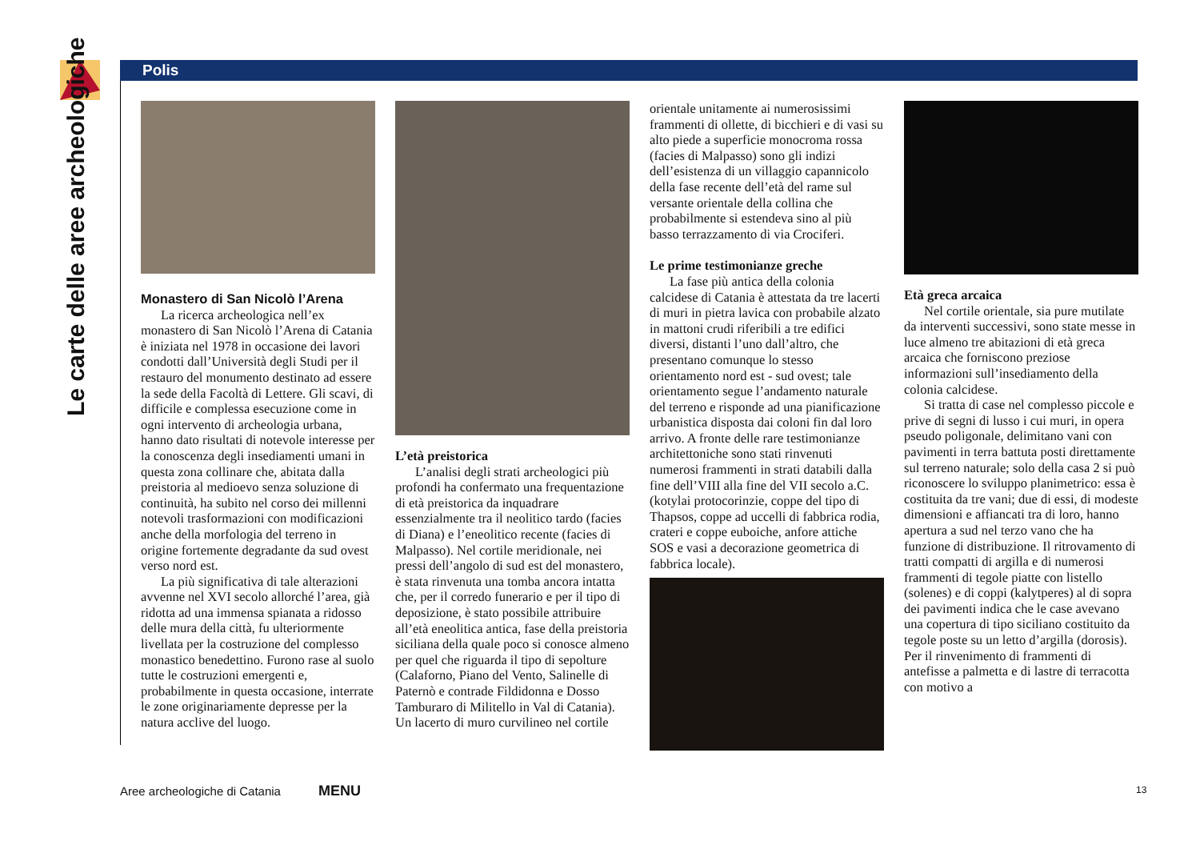Le carte delle aree archeologiche
Polis
Monastero di San Nicolò l’Arena
La ricerca archeologica nell’ex monastero di San Nicolò l’Arena di Catania è iniziata nel 1978 in occasione dei lavori condotti dall’Università degli Studi per il restauro del monumento destinato ad essere la sede della Facoltà di Lettere. Gli scavi, di difficile e complessa esecuzione come in ogni intervento di archeologia urbana, hanno dato risultati di notevole interesse per la conoscenza degli insediamenti umani in questa zona collinare che, abitata dalla preistoria al medioevo senza soluzione di continuità, ha subito nel corso dei millenni notevoli trasformazioni con modificazioni anche della morfologia del terreno in origine fortemente degradante da sud ovest verso nord est.
La più significativa di tale alterazioni avvenne nel XVI secolo allorché l’area, già ridotta ad una immensa spianata a ridosso delle mura della città, fu ulteriormente livellata per la costruzione del complesso monastico benedettino. Furono rase al suolo tutte le costruzioni emergenti e, probabilmente in questa occasione, interrate le zone originariamente depresse per la natura acclive del luogo.
L’età preistorica
L’analisi degli strati archeologici più profondi ha confermato una frequentazione di età preistorica da inquadrare essenzialmente tra il neolitico tardo (facies di Diana) e l’eneolitico recente (facies di Malpasso). Nel cortile meridionale, nei pressi dell’angolo di sud est del monastero, è stata rinvenuta una tomba ancora intatta che, per il corredo funerario e per il tipo di deposizione, è stato possibile attribuire all’età eneolitica antica, fase della preistoria siciliana della quale poco si conosce almeno per quel che riguarda il tipo di sepolture (Calaforno, Piano del Vento, Salinelle di Paternò e contrade Fildidonna e Dosso Tamburaro di Militello in Val di Catania). Un lacerto di muro curvilineo nel cortile
orientale unitamente ai numerosissimi frammenti di ollette, di bicchieri e di vasi su alto piede a superficie monocroma rossa (facies di Malpasso) sono gli indizi dell’esistenza di un villaggio capannicolo della fase recente dell’età del rame sul versante orientale della collina che probabilmente si estendeva sino al più basso terrazzamento di via Crociferi.
Le prime testimonianze greche
La fase più antica della colonia calcidese di Catania è attestata da tre lacerti di muri in pietra lavica con probabile alzato in mattoni crudi riferibili a tre edifici diversi, distanti l’uno dall’altro, che presentano comunque lo stesso orientamento nord est - sud ovest; tale orientamento segue l’andamento naturale del terreno e risponde ad una pianificazione urbanistica disposta dai coloni fin dal loro arrivo. A fronte delle rare testimonianze architettoniche sono stati rinvenuti numerosi frammenti in strati databili dalla fine dell’VIII alla fine del VII secolo a.C. (kotylai protocorinzie, coppe del tipo di Thapsos, coppe ad uccelli di fabbrica rodia, crateri e coppe euboiche, anfore attiche SOS e vasi a decorazione geometrica di fabbrica locale).
Età greca arcaica
Nel cortile orientale, sia pure mutilate da interventi successivi, sono state messe in luce almeno tre abitazioni di età greca arcaica che forniscono preziose informazioni sull’insediamento della colonia calcidese.
Si tratta di case nel complesso piccole e prive di segni di lusso i cui muri, in opera pseudo poligonale, delimitano vani con pavimenti in terra battuta posti direttamente sul terreno naturale; solo della casa 2 si può riconoscere lo sviluppo planimetrico: essa è costituita da tre vani; due di essi, di modeste dimensioni e affiancati tra di loro, hanno apertura a sud nel terzo vano che ha funzione di distribuzione. Il ritrovamento di tratti compatti di argilla e di numerosi frammenti di tegole piatte con listello (solenes) e di coppi (kalytperes) al di sopra dei pavimenti indica che le case avevano una copertura di tipo siciliano costituito da tegole poste su un letto d’argilla (dorosis). Per il rinvenimento di frammenti di antefisse a palmetta e di lastre di terracotta con motivo a
Aree archeologiche di Catania MENU 13